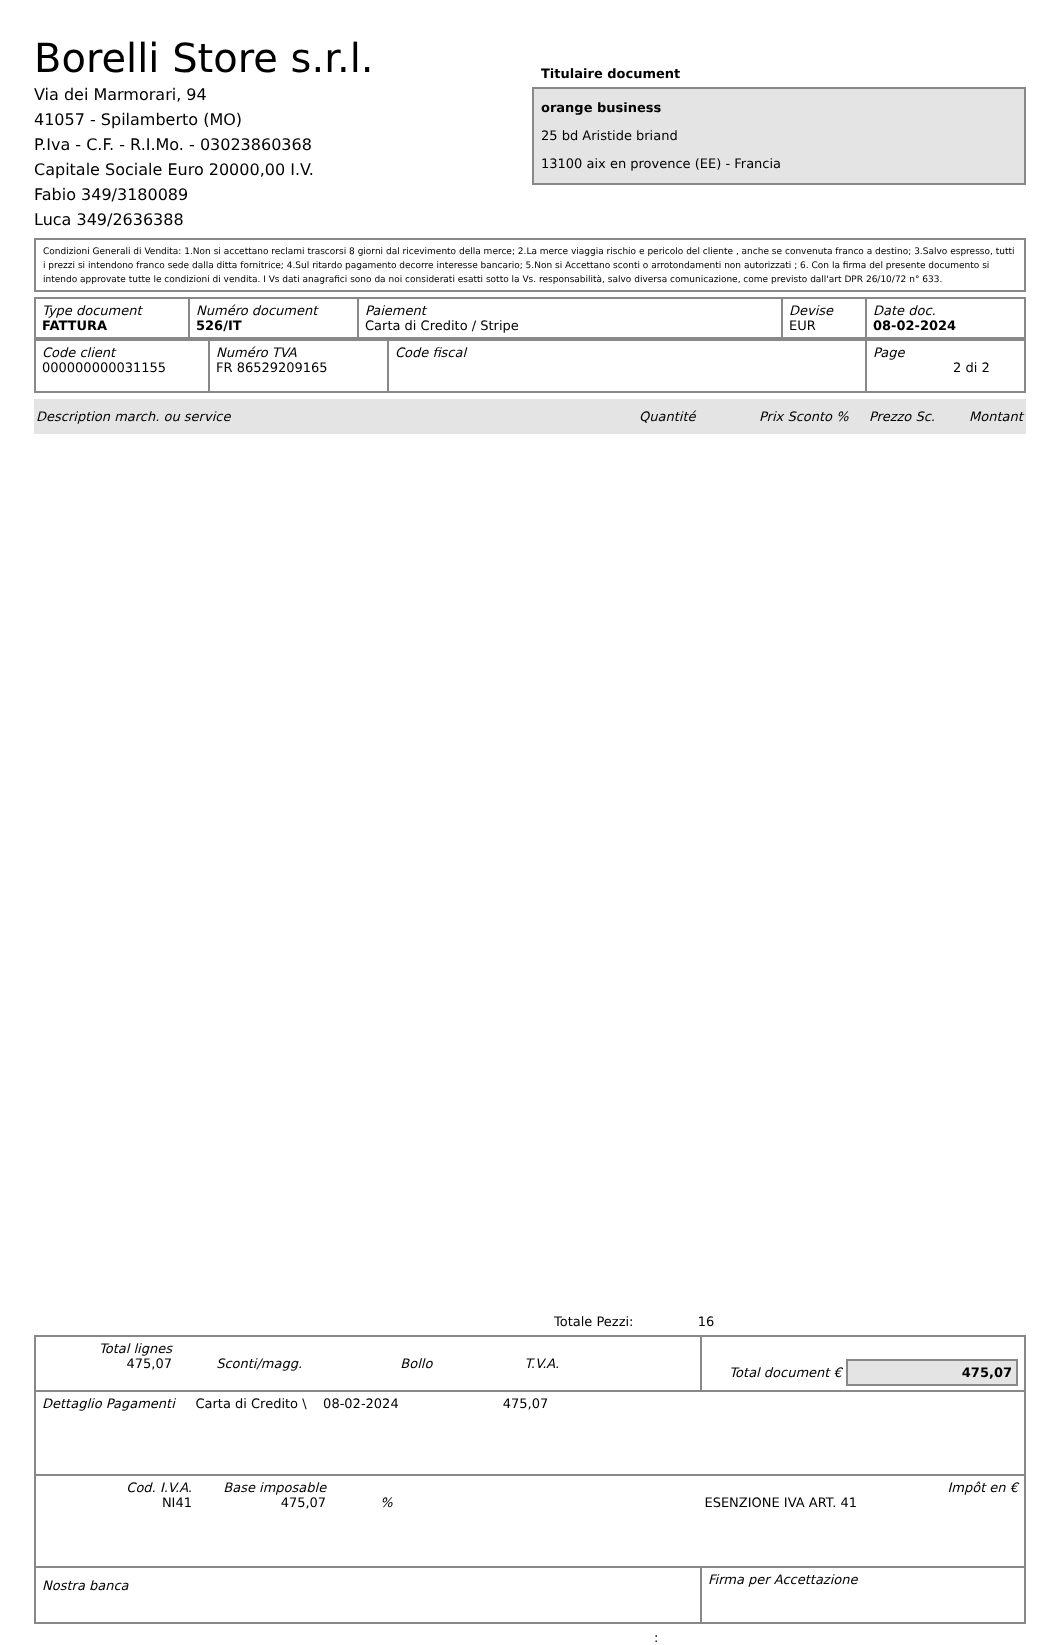Borelli Store s.r.l.
Via dei Marmorari, 94
41057 - Spilamberto (MO)
P.Iva - C.F. - R.I.Mo. - 03023860368
Capitale Sociale Euro 20000,00 I.V.
Fabio 349/3180089
Luca 349/2636388
Titulaire document
orange business
25 bd Aristide briand
13100 aix en provence (EE) - Francia
Condizioni Generali di Vendita: 1.Non si accettano reclami trascorsi 8 giorni dal ricevimento della merce; 2.La merce viaggia rischio e pericolo del cliente , anche se convenuta franco a destino; 3.Salvo espresso, tutti i prezzi si intendono franco sede dalla ditta fornitrice; 4.Sul ritardo pagamento decorre interesse bancario; 5.Non si Accettano sconti o arrotondamenti non autorizzati ; 6. Con la firma del presente documento si intendo approvate tutte le condizioni di vendita. I Vs dati anagrafici sono da noi considerati esatti sotto la Vs. responsabilità, salvo diversa comunicazione, come previsto dall'art DPR 26/10/72 n° 633.
| Type document FATTURA | Numéro document 526/IT | Paiement Carta di Credito / Stripe | Devise EUR | Date doc. 08-02-2024 |
| Code client 000000000031155 | Numéro TVA FR 86529209165 | Code fiscal | Page 2 di 2 |
Description march. ou service Quantité Prix Sconto % Prezzo Sc. Montant
Totale Pezzi: 16
| Total lignes 475,07 Sconti/magg. Bollo T.V.A. | Total document € 475,07 |
| Dettaglio Pagamenti Carta di Credito \ 08-02-2024 475,07 | |
| Cod. I.V.A. NI41 Base imposable 475,07 % ESENZIONE IVA ART. 41 Impôt en € | |
| Nostra banca | Firma per Accettazione |
: